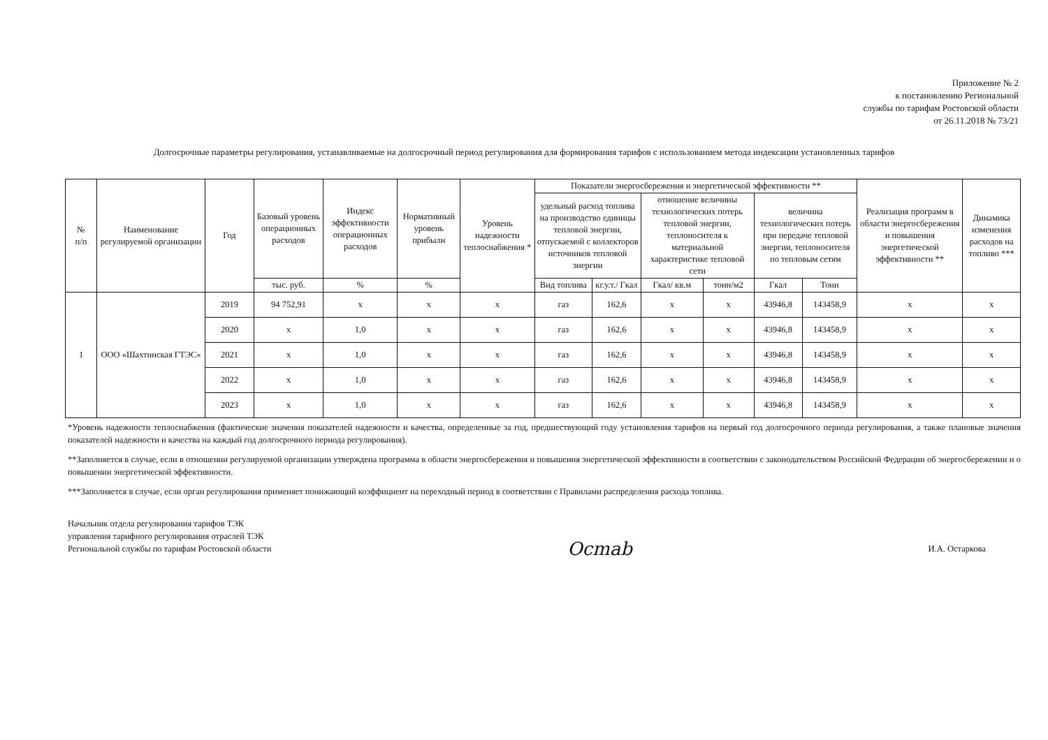Приложение № 2
к постановлению Региональной
службы по тарифам Ростовской области
от 26.11.2018 № 73/21
Долгосрочные параметры регулирования, устанавливаемые на долгосрочный период регулирования для формирования тарифов с использованием метода индексации установленных тарифов
| № п/п | Наименование регулируемой организации | Год | Базовый уровень операционных расходов | Индекс эффективности операционных расходов | Нормативный уровень прибыли | Уровень надежности теплоснабжения * | Показатели энергосбережения и энергетической эффективности ** | | | | | | Реализация программ в области энергосбережения и повышения энергетической эффективности ** | Динамика изменения расходов на топливо *** |
| --- | --- | --- | --- | --- | --- | --- | --- | --- | --- | --- | --- | --- | --- | --- |
| | | | | | | | удельный расход топлива на производство единицы тепловой энергии, отпускаемой с коллекторов источников тепловой энергии | | отношение величины технологических потерь тепловой энергии, теплоносителя к материальной характеристике тепловой сети | | величина технологических потерь при передаче тепловой энергии, теплоносителя по тепловым сетям | | | |
| | | | тыс. руб. | % | % | | Вид топлива | кг.у.т./ Гкал | Гкал/ кв.м | тонн/м2 | Гкал | Тонн | | |
| 1 | ООО «Шахтинская ГТЭС» | 2019 | 94 752,91 | х | х | х | газ | 162,6 | х | х | 43946,8 | 143458,9 | х | х |
| | | 2020 | х | 1,0 | х | х | газ | 162,6 | х | х | 43946,8 | 143458,9 | х | х |
| | | 2021 | х | 1,0 | х | х | газ | 162,6 | х | х | 43946,8 | 143458,9 | х | х |
| | | 2022 | х | 1,0 | х | х | газ | 162,6 | х | х | 43946,8 | 143458,9 | х | х |
| | | 2023 | х | 1,0 | х | х | газ | 162,6 | х | х | 43946,8 | 143458,9 | х | х |
*Уровень надежности теплоснабжения (фактические значения показателей надежности и качества, определенные за год, предшествующий году установления тарифов на первый год долгосрочного периода регулирования, а также плановые значения показателей надежности и качества на каждый год долгосрочного периода регулирования).
**Заполняется в случае, если в отношении регулируемой организации утверждена программа в области энергосбережения и повышения энергетической эффективности в соответствии с законодательством Российской Федерации об энергосбережении и о повышении энергетической эффективности.
***Заполняется в случае, если орган регулирования применяет понижающий коэффициент на переходный период в соответствии с Правилами распределения расхода топлива.
Начальник отдела регулирования тарифов ТЭК
управления тарифного регулирования отраслей ТЭК
Региональной службы по тарифам Ростовской области
Ocmab
И.А. Остаркова